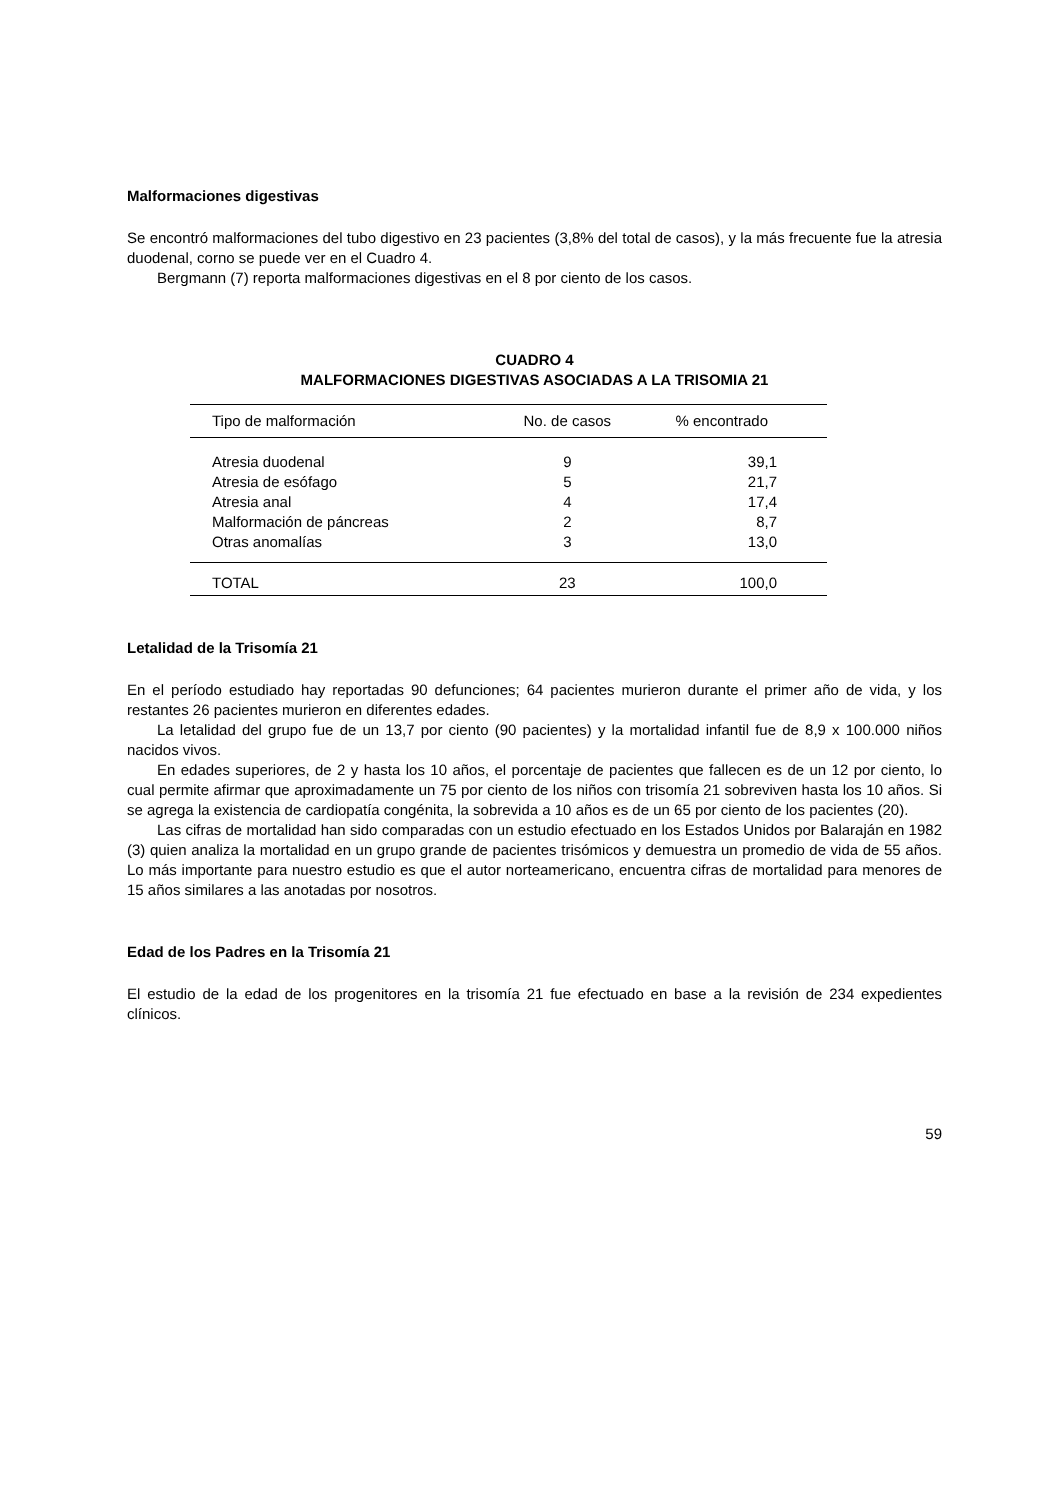Malformaciones digestivas
Se encontró malformaciones del tubo digestivo en 23 pacientes (3,8% del total de casos), y la más frecuente fue la atresia duodenal, corno se puede ver en el Cuadro 4.
Bergmann (7) reporta malformaciones digestivas en el 8 por ciento de los casos.
CUADRO 4
MALFORMACIONES DIGESTIVAS ASOCIADAS A LA TRISOMIA 21
| Tipo de malformación | No. de casos | % encontrado |
| --- | --- | --- |
| Atresia duodenal | 9 | 39,1 |
| Atresia de esófago | 5 | 21,7 |
| Atresia anal | 4 | 17,4 |
| Malformación de páncreas | 2 | 8,7 |
| Otras anomalías | 3 | 13,0 |
| TOTAL | 23 | 100,0 |
Letalidad de la Trisomía 21
En el período estudiado hay reportadas 90 defunciones; 64 pacientes murieron durante el primer año de vida, y los restantes 26 pacientes murieron en diferentes edades.
La letalidad del grupo fue de un 13,7 por ciento (90 pacientes) y la mortalidad infantil fue de 8,9 x 100.000 niños nacidos vivos.
En edades superiores, de 2 y hasta los 10 años, el porcentaje de pacientes que fallecen es de un 12 por ciento, lo cual permite afirmar que aproximadamente un 75 por ciento de los niños con trisomía 21 sobreviven hasta los 10 años. Si se agrega la existencia de cardiopatía congénita, la sobrevida a 10 años es de un 65 por ciento de los pacientes (20).
Las cifras de mortalidad han sido comparadas con un estudio efectuado en los Estados Unidos por Balaraján en 1982 (3) quien analiza la mortalidad en un grupo grande de pacientes trisómicos y demuestra un promedio de vida de 55 años. Lo más importante para nuestro estudio es que el autor norteamericano, encuentra cifras de mortalidad para menores de 15 años similares a las anotadas por nosotros.
Edad de los Padres en la Trisomía 21
El estudio de la edad de los progenitores en la trisomía 21 fue efectuado en base a la revisión de 234 expedientes clínicos.
59